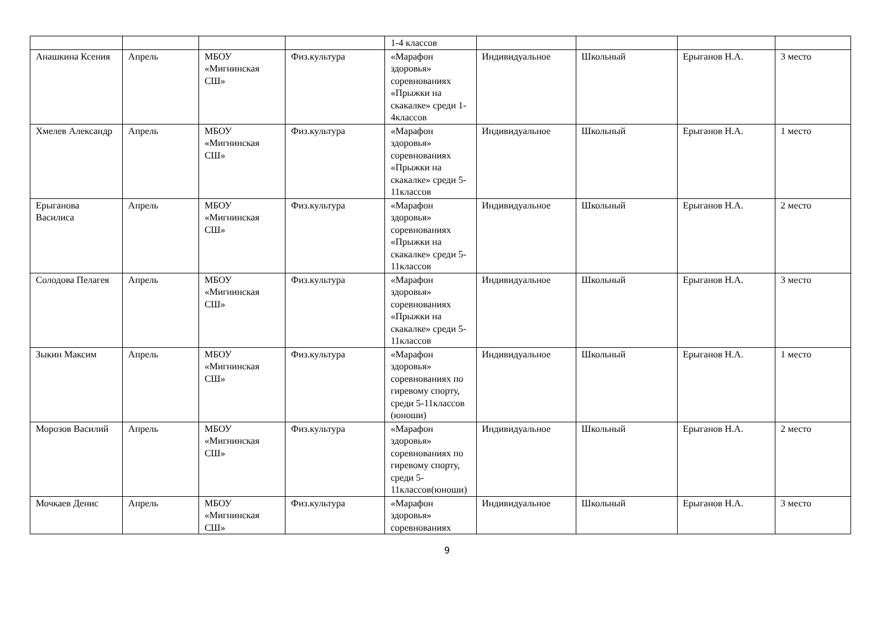| | | | | 1-4 классов | | | | |
| Анашкина Ксения | Апрель | МБОУ «Мигнинская СШ» | Физ.культура | «Марафон здоровья» соревнованиях «Прыжки на скакалке» среди 1-4классов | Индивидуальное | Школьный | Ерыганов Н.А. | 3 место |
| Хмелев Александр | Апрель | МБОУ «Мигнинская СШ» | Физ.культура | «Марафон здоровья» соревнованиях «Прыжки на скакалке» среди 5-11классов | Индивидуальное | Школьный | Ерыганов Н.А. | 1 место |
| Ерыганова Василиса | Апрель | МБОУ «Мигнинская СШ» | Физ.культура | «Марафон здоровья» соревнованиях «Прыжки на скакалке» среди 5-11классов | Индивидуальное | Школьный | Ерыганов Н.А. | 2 место |
| Солодова Пелагея | Апрель | МБОУ «Мигнинская СШ» | Физ.культура | «Марафон здоровья» соревнованиях «Прыжки на скакалке» среди 5-11классов | Индивидуальное | Школьный | Ерыганов Н.А. | 3 место |
| Зыкин Максим | Апрель | МБОУ «Мигнинская СШ» | Физ.культура | «Марафон здоровья» соревнованиях по гиревому спорту, среди 5-11классов (юноши) | Индивидуальное | Школьный | Ерыганов Н.А. | 1 место |
| Морозов Василий | Апрель | МБОУ «Мигнинская СШ» | Физ.культура | «Марафон здоровья» соревнованиях по гиревому спорту, среди 5-11классов(юноши) | Индивидуальное | Школьный | Ерыганов Н.А. | 2 место |
| Мочкаев Денис | Апрель | МБОУ «Мигнинская СШ» | Физ.культура | «Марафон здоровья» соревнованиях | Индивидуальное | Школьный | Ерыганов Н.А. | 3 место |
9